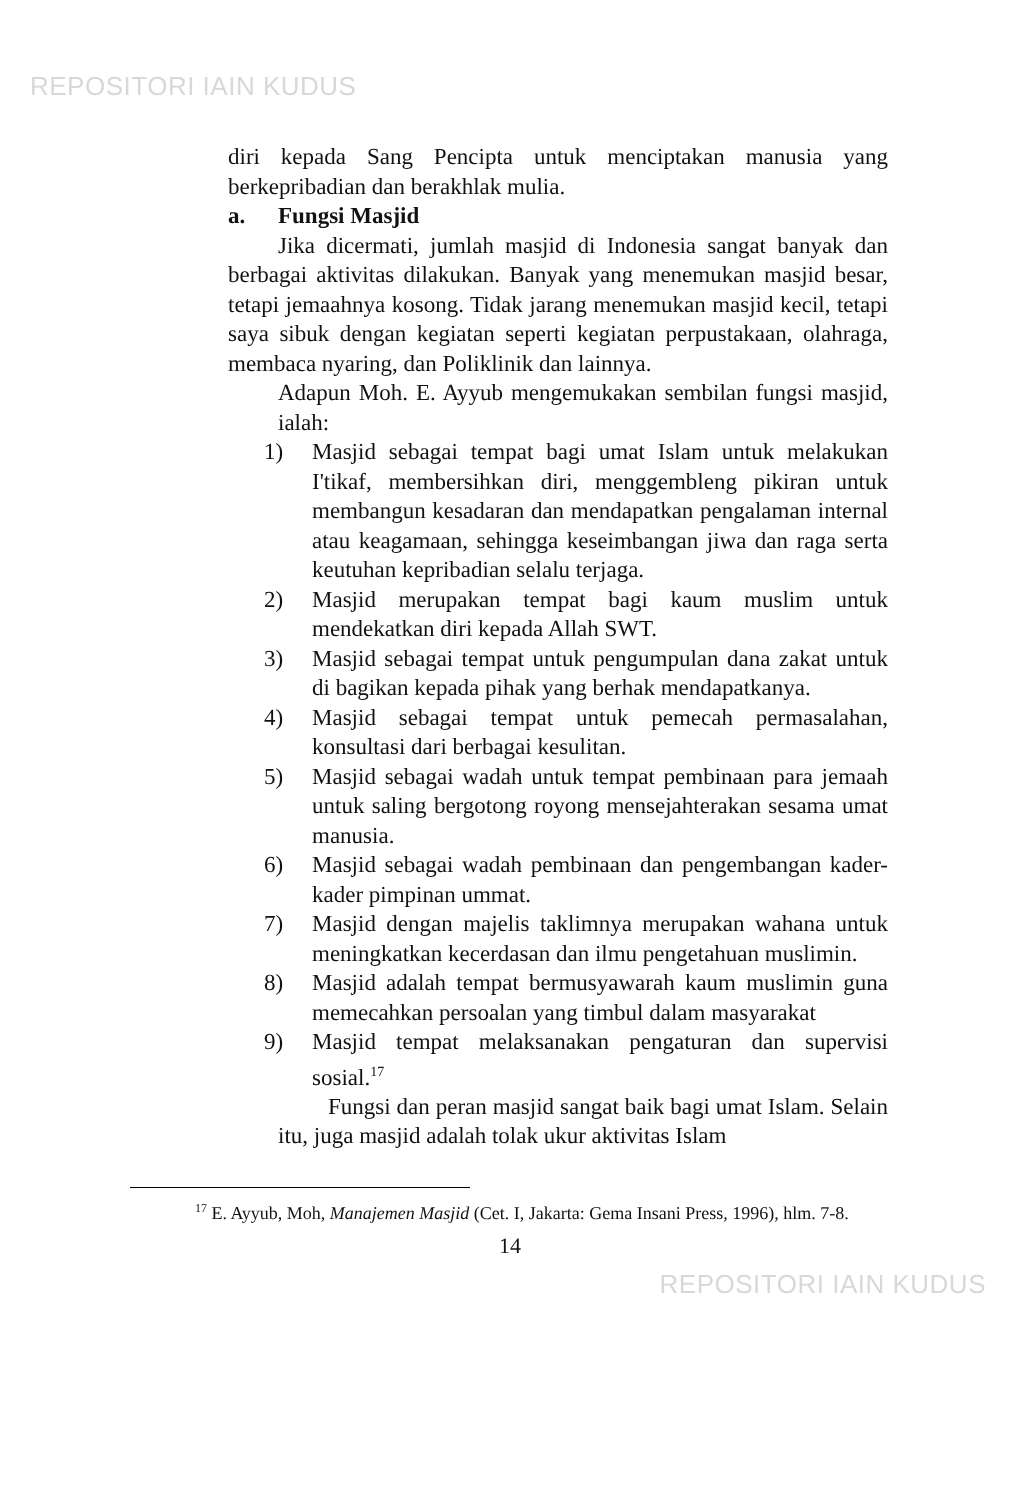REPOSITORI IAIN KUDUS
diri kepada Sang Pencipta untuk menciptakan manusia yang berkepribadian dan berakhlak mulia.
a. Fungsi Masjid
Jika dicermati, jumlah masjid di Indonesia sangat banyak dan berbagai aktivitas dilakukan. Banyak yang menemukan masjid besar, tetapi jemaahnya kosong. Tidak jarang menemukan masjid kecil, tetapi saya sibuk dengan kegiatan seperti kegiatan perpustakaan, olahraga, membaca nyaring, dan Poliklinik dan lainnya.
Adapun Moh. E. Ayyub mengemukakan sembilan fungsi masjid, ialah:
1) Masjid sebagai tempat bagi umat Islam untuk melakukan I'tikaf, membersihkan diri, menggembleng pikiran untuk membangun kesadaran dan mendapatkan pengalaman internal atau keagamaan, sehingga keseimbangan jiwa dan raga serta keutuhan kepribadian selalu terjaga.
2) Masjid merupakan tempat bagi kaum muslim untuk mendekatkan diri kepada Allah SWT.
3) Masjid sebagai tempat untuk pengumpulan dana zakat untuk di bagikan kepada pihak yang berhak mendapatkanya.
4) Masjid sebagai tempat untuk pemecah permasalahan, konsultasi dari berbagai kesulitan.
5) Masjid sebagai wadah untuk tempat pembinaan para jemaah untuk saling bergotong royong mensejahterakan sesama umat manusia.
6) Masjid sebagai wadah pembinaan dan pengembangan kader-kader pimpinan ummat.
7) Masjid dengan majelis taklimnya merupakan wahana untuk meningkatkan kecerdasan dan ilmu pengetahuan muslimin.
8) Masjid adalah tempat bermusyawarah kaum muslimin guna memecahkan persoalan yang timbul dalam masyarakat
9) Masjid tempat melaksanakan pengaturan dan supervisi sosial.<sup>17</sup>
Fungsi dan peran masjid sangat baik bagi umat Islam. Selain itu, juga masjid adalah tolak ukur aktivitas Islam
<sup>17</sup> E. Ayyub, Moh, Manajemen Masjid (Cet. I, Jakarta: Gema Insani Press, 1996), hlm. 7-8.
14
REPOSITORI IAIN KUDUS